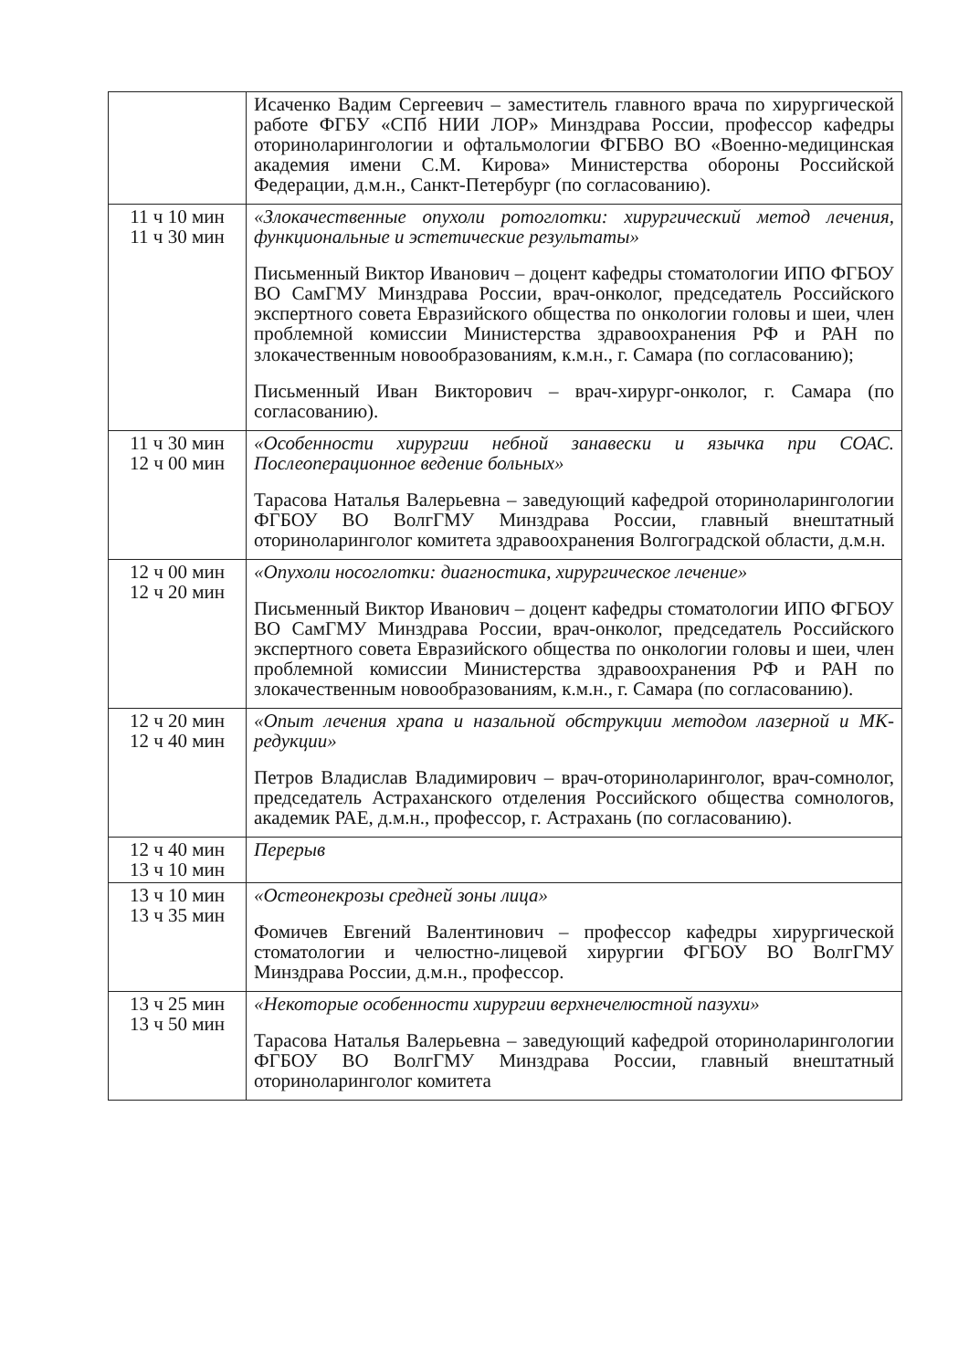| | Исаченко Вадим Сергеевич – заместитель главного врача по хирургической работе ФГБУ «СПб НИИ ЛОР» Минздрава России, профессор кафедры оториноларингологии и офтальмологии ФГБВО ВО «Военно-медицинская академия имени С.М. Кирова» Министерства обороны Российской Федерации, д.м.н., Санкт-Петербург (по согласованию). |
| 11 ч 10 мин 11 ч 30 мин | «Злокачественные опухоли ротоглотки: хирургический метод лечения, функциональные и эстетические результаты» Письменный Виктор Иванович – доцент кафедры стоматологии ИПО ФГБОУ ВО СамГМУ Минздрава России, врач-онколог, председатель Российского экспертного совета Евразийского общества по онкологии головы и шеи, член проблемной комиссии Министерства здравоохранения РФ и РАН по злокачественным новообразованиям, к.м.н., г. Самара (по согласованию); Письменный Иван Викторович – врач-хирург-онколог, г. Самара (по согласованию). |
| 11 ч 30 мин 12 ч 00 мин | «Особенности хирургии небной занавески и язычка при СОАС. Послеоперационное ведение больных» Тарасова Наталья Валерьевна – заведующий кафедрой оториноларингологии ФГБОУ ВО ВолгГМУ Минздрава России, главный внештатный оториноларинголог комитета здравоохранения Волгоградской области, д.м.н. |
| 12 ч 00 мин 12 ч 20 мин | «Опухоли носоглотки: диагностика, хирургическое лечение» Письменный Виктор Иванович – доцент кафедры стоматологии ИПО ФГБОУ ВО СамГМУ Минздрава России, врач-онколог, председатель Российского экспертного совета Евразийского общества по онкологии головы и шеи, член проблемной комиссии Министерства здравоохранения РФ и РАН по злокачественным новообразованиям, к.м.н., г. Самара (по согласованию). |
| 12 ч 20 мин 12 ч 40 мин | «Опыт лечения храпа и назальной обструкции методом лазерной и МК-редукции» Петров Владислав Владимирович – врач-оториноларинголог, врач-сомнолог, председатель Астраханского отделения Российского общества сомнологов, академик РАЕ, д.м.н., профессор, г. Астрахань (по согласованию). |
| 12 ч 40 мин 13 ч 10 мин | Перерыв |
| 13 ч 10 мин 13 ч 35 мин | «Остеонекрозы средней зоны лица» Фомичев Евгений Валентинович – профессор кафедры хирургической стоматологии и челюстно-лицевой хирургии ФГБОУ ВО ВолгГМУ Минздрава России, д.м.н., профессор. |
| 13 ч 25 мин 13 ч 50 мин | «Некоторые особенности хирургии верхнечелюстной пазухи» Тарасова Наталья Валерьевна – заведующий кафедрой оториноларингологии ФГБОУ ВО ВолгГМУ Минздрава России, главный внештатный оториноларинголог комитета |